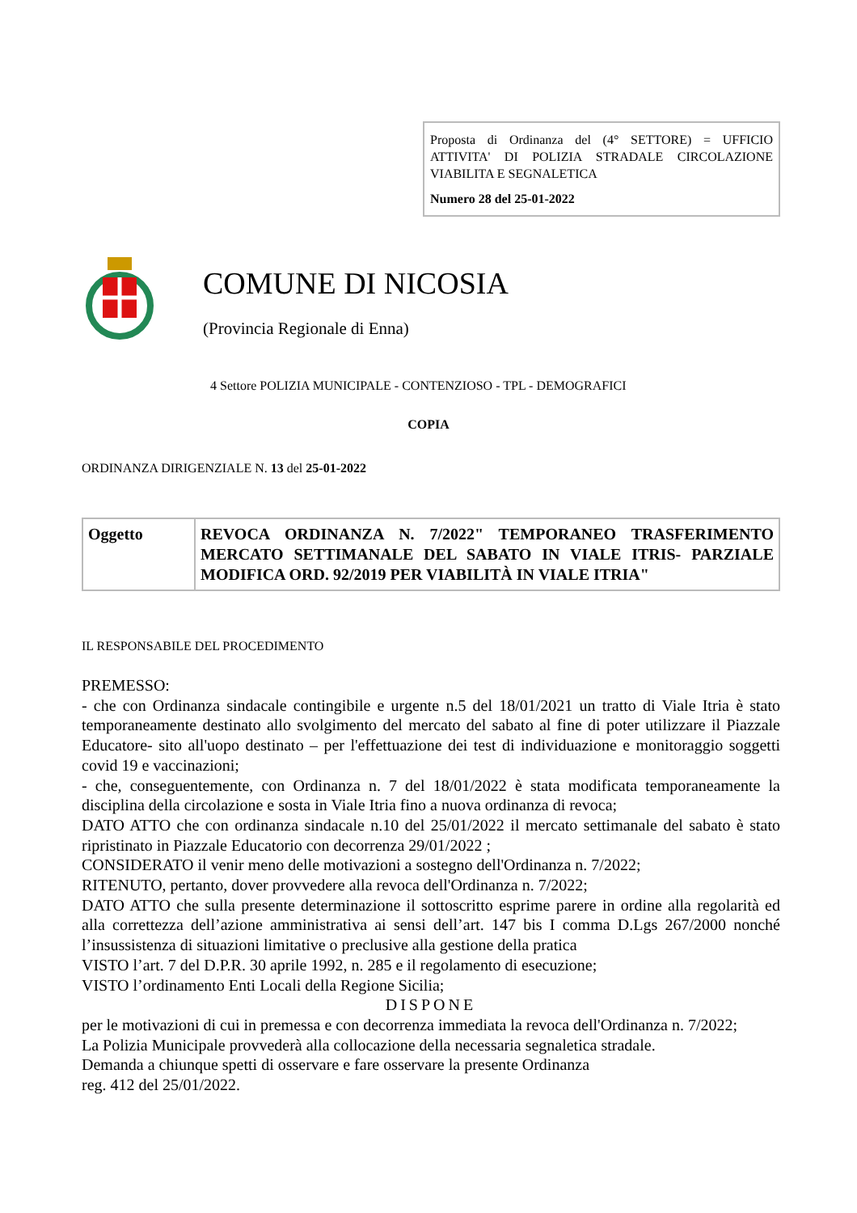Proposta di Ordinanza del (4° SETTORE) = UFFICIO ATTIVITA' DI POLIZIA STRADALE CIRCOLAZIONE VIABILITA E SEGNALETICA
Numero 28 del 25-01-2022
COMUNE DI NICOSIA
(Provincia Regionale di Enna)
4 Settore POLIZIA MUNICIPALE - CONTENZIOSO - TPL - DEMOGRAFICI
COPIA
ORDINANZA DIRIGENZIALE N. 13 del 25-01-2022
| Oggetto | REVOCA ORDINANZA N. 7/2022" TEMPORANEO TRASFERIMENTO MERCATO SETTIMANALE DEL SABATO IN VIALE ITRIS- PARZIALE MODIFICA ORD. 92/2019 PER VIABILITÀ IN VIALE ITRIA" |
IL RESPONSABILE DEL PROCEDIMENTO
PREMESSO:
- che con Ordinanza sindacale contingibile e urgente n.5 del 18/01/2021 un tratto di Viale Itria è stato temporaneamente destinato allo svolgimento del mercato del sabato al fine di poter utilizzare il Piazzale Educatore- sito all'uopo destinato – per l'effettuazione dei test di individuazione e monitoraggio soggetti covid 19 e vaccinazioni;
- che, conseguentemente, con Ordinanza n. 7 del 18/01/2022 è stata modificata temporaneamente la disciplina della circolazione e sosta in Viale Itria fino a nuova ordinanza di revoca;
DATO ATTO che con ordinanza sindacale n.10 del 25/01/2022 il mercato settimanale del sabato è stato ripristinato in Piazzale Educatorio con decorrenza 29/01/2022 ;
CONSIDERATO il venir meno delle motivazioni a sostegno dell'Ordinanza n. 7/2022;
RITENUTO, pertanto, dover provvedere alla revoca dell'Ordinanza n. 7/2022;
DATO ATTO che sulla presente determinazione il sottoscritto esprime parere in ordine alla regolarità ed alla correttezza dell’azione amministrativa ai sensi dell’art. 147 bis I comma D.Lgs 267/2000 nonché l’insussistenza di situazioni limitative o preclusive alla gestione della pratica
VISTO l’art. 7 del D.P.R. 30 aprile 1992, n. 285 e il regolamento di esecuzione;
VISTO l’ordinamento Enti Locali della Regione Sicilia;
DISPONE
per le motivazioni di cui in premessa e con decorrenza immediata la revoca dell'Ordinanza n. 7/2022;
La Polizia Municipale provvederà alla collocazione della necessaria segnaletica stradale.
Demanda a chiunque spetti di osservare e fare osservare la presente Ordinanza
reg. 412 del 25/01/2022.